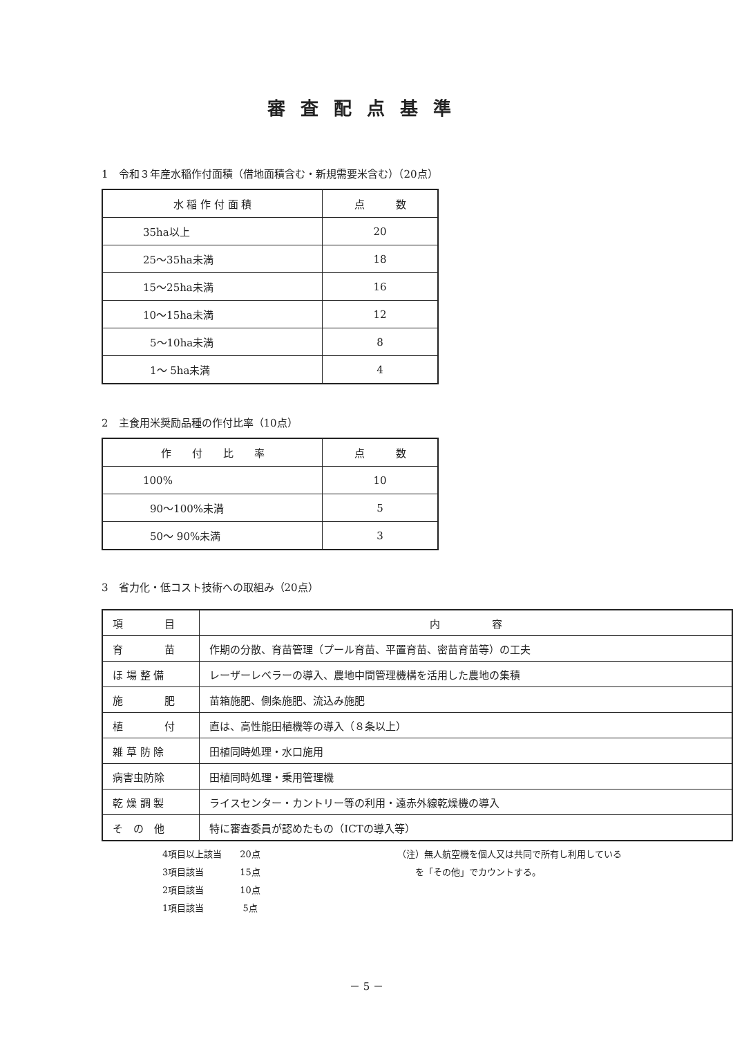審査配点基準
1　令和３年産水稲作付面積（借地面積含む・新規需要米含む）（20点）
| 水 稲 作 付 面 積 | 点 数 |
| 35ha以上 | 20 |
| 25～35ha未満 | 18 |
| 15～25ha未満 | 16 |
| 10～15ha未満 | 12 |
| 5～10ha未満 | 8 |
| 1～ 5ha未満 | 4 |
2　主食用米奨励品種の作付比率（10点）
| 作 付 比 率 | 点 数 |
| 100% | 10 |
| 90～100%未満 | 5 |
| 50～ 90%未満 | 3 |
3　省力化・低コスト技術への取組み（20点）
| 項 目 | 内 容 |
| 育 苗 | 作期の分散、育苗管理（プール育苗、平置育苗、密苗育苗等）の工夫 |
| ほ 場 整 備 | レーザーレベラーの導入、農地中間管理機構を活用した農地の集積 |
| 施 肥 | 苗箱施肥、側条施肥、流込み施肥 |
| 植 付 | 直は、高性能田植機等の導入（８条以上） |
| 雑 草 防 除 | 田植同時処理・水口施用 |
| 病害虫防除 | 田植同時処理・乗用管理機 |
| 乾 燥 調 製 | ライスセンター・カントリー等の利用・遠赤外線乾燥機の導入 |
| そ の 他 | 特に審査委員が認めたもの（ICTの導入等） |
4項目以上該当　　20点
3項目該当　　　　15点
2項目該当　　　　10点
1項目該当　　　　 5点
（注）無人航空機を個人又は共同で所有し利用している
　　を「その他」でカウントする。
－ 5 －